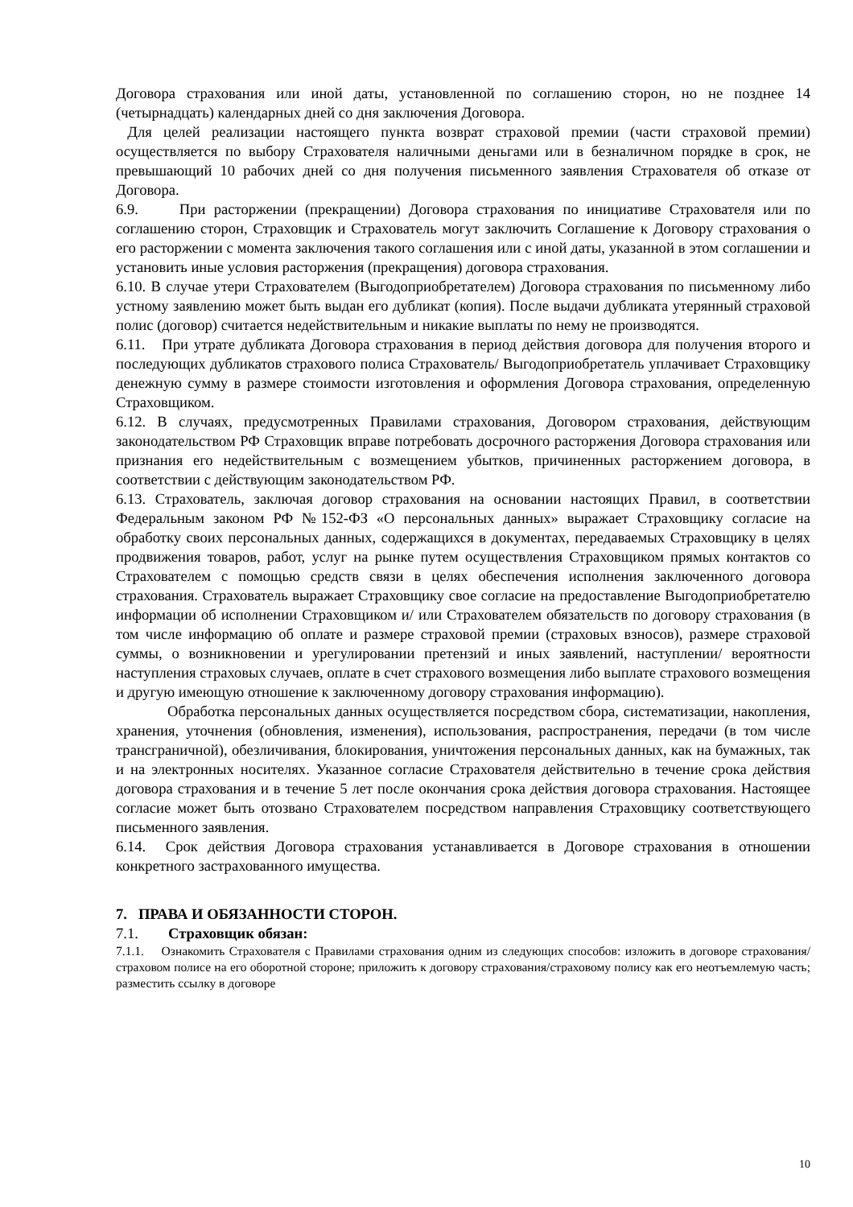Договора страхования или иной даты, установленной по соглашению сторон, но не позднее 14 (четырнадцать) календарных дней со дня заключения Договора.
Для целей реализации настоящего пункта возврат страховой премии (части страховой премии) осуществляется по выбору Страхователя наличными деньгами или в безналичном порядке в срок, не превышающий 10 рабочих дней со дня получения письменного заявления Страхователя об отказе от Договора.
6.9. При расторжении (прекращении) Договора страхования по инициативе Страхователя или по соглашению сторон, Страховщик и Страхователь могут заключить Соглашение к Договору страхования о его расторжении с момента заключения такого соглашения или с иной даты, указанной в этом соглашении и установить иные условия расторжения (прекращения) договора страхования.
6.10. В случае утери Страхователем (Выгодоприобретателем) Договора страхования по письменному либо устному заявлению может быть выдан его дубликат (копия). После выдачи дубликата утерянный страховой полис (договор) считается недействительным и никакие выплаты по нему не производятся.
6.11. При утрате дубликата Договора страхования в период действия договора для получения второго и последующих дубликатов страхового полиса Страхователь/ Выгодоприобретатель уплачивает Страховщику денежную сумму в размере стоимости изготовления и оформления Договора страхования, определенную Страховщиком.
6.12. В случаях, предусмотренных Правилами страхования, Договором страхования, действующим законодательством РФ Страховщик вправе потребовать досрочного расторжения Договора страхования или признания его недействительным с возмещением убытков, причиненных расторжением договора, в соответствии с действующим законодательством РФ.
6.13. Страхователь, заключая договор страхования на основании настоящих Правил, в соответствии Федеральным законом РФ №152-ФЗ «О персональных данных» выражает Страховщику согласие на обработку своих персональных данных, содержащихся в документах, передаваемых Страховщику в целях продвижения товаров, работ, услуг на рынке путем осуществления Страховщиком прямых контактов со Страхователем с помощью средств связи в целях обеспечения исполнения заключенного договора страхования. Страхователь выражает Страховщику свое согласие на предоставление Выгодоприобретателю информации об исполнении Страховщиком и/ или Страхователем обязательств по договору страхования (в том числе информацию об оплате и размере страховой премии (страховых взносов), размере страховой суммы, о возникновении и урегулировании претензий и иных заявлений, наступлении/ вероятности наступления страховых случаев, оплате в счет страхового возмещения либо выплате страхового возмещения и другую имеющую отношение к заключенному договору страхования информацию).
Обработка персональных данных осуществляется посредством сбора, систематизации, накопления, хранения, уточнения (обновления, изменения), использования, распространения, передачи (в том числе трансграничной), обезличивания, блокирования, уничтожения персональных данных, как на бумажных, так и на электронных носителях. Указанное согласие Страхователя действительно в течение срока действия договора страхования и в течение 5 лет после окончания срока действия договора страхования. Настоящее согласие может быть отозвано Страхователем посредством направления Страховщику соответствующего письменного заявления.
6.14. Срок действия Договора страхования устанавливается в Договоре страхования в отношении конкретного застрахованного имущества.
7. ПРАВА И ОБЯЗАННОСТИ СТОРОН.
7.1. Страховщик обязан:
7.1.1. Ознакомить Страхователя с Правилами страхования одним из следующих способов: изложить в договоре страхования/страховом полисе на его оборотной стороне; приложить к договору страхования/страховому полису как его неотъемлемую часть; разместить ссылку в договоре
10